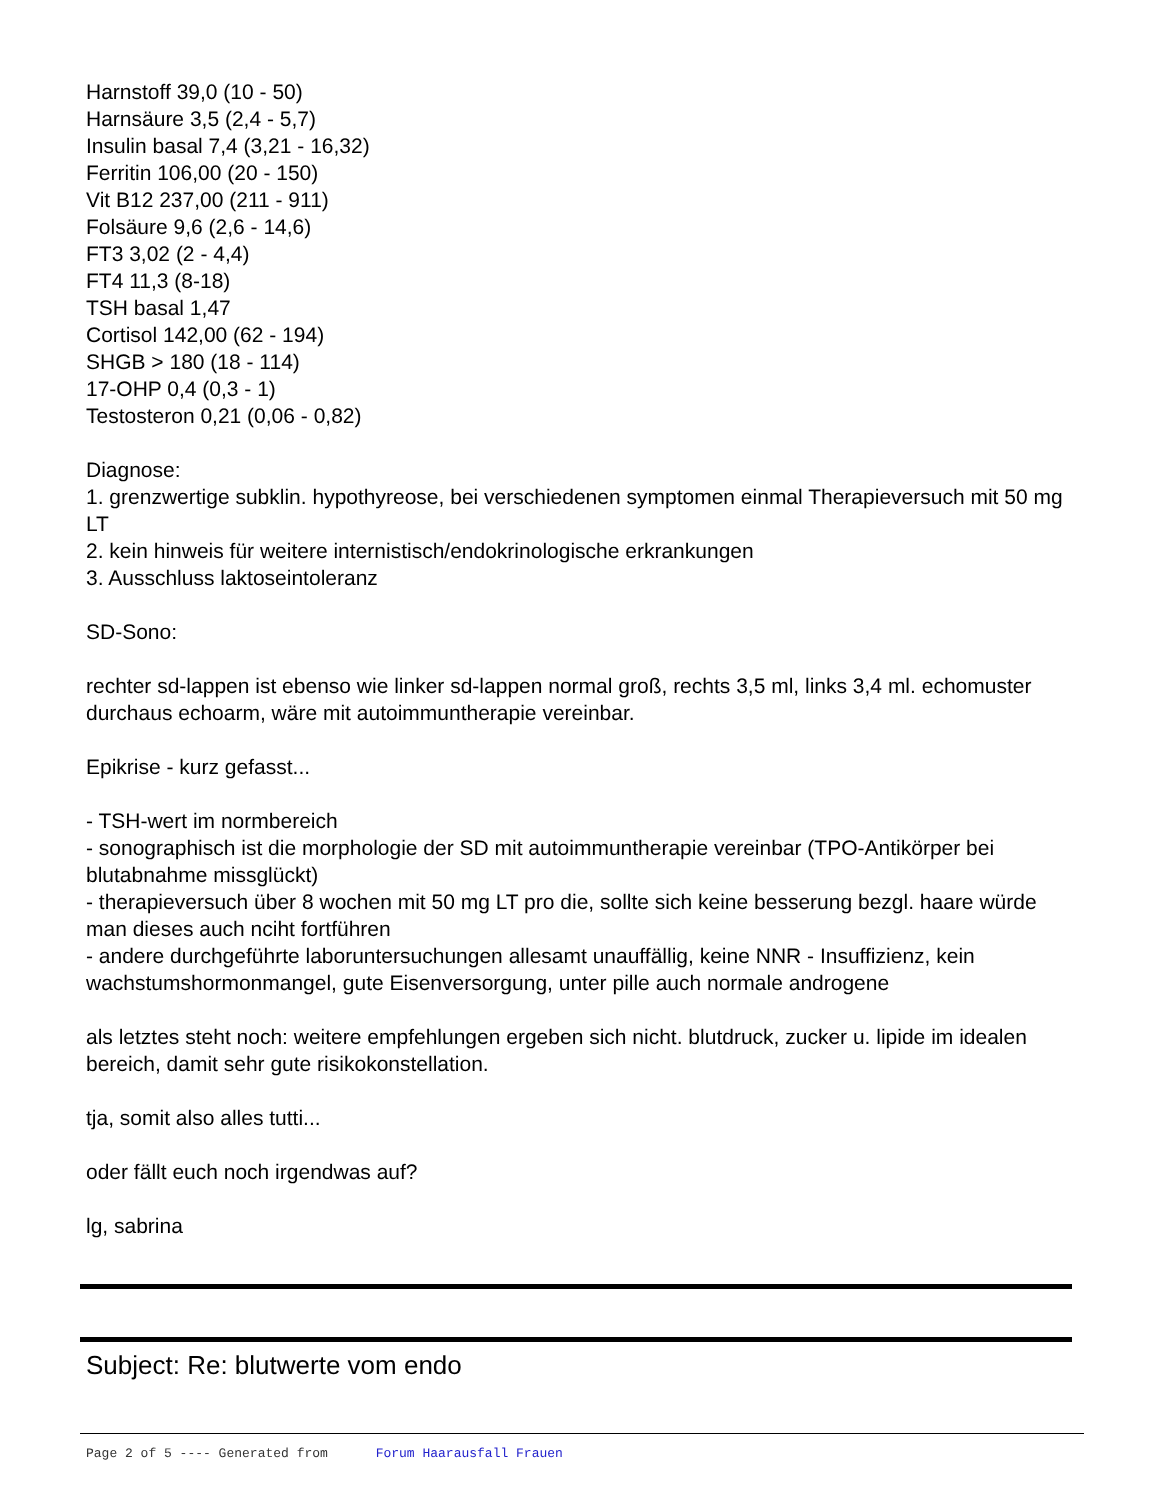Harnstoff 39,0 (10 - 50)
Harnsäure 3,5 (2,4 - 5,7)
Insulin basal 7,4 (3,21 - 16,32)
Ferritin 106,00 (20 - 150)
Vit B12 237,00 (211 - 911)
Folsäure 9,6 (2,6 - 14,6)
FT3 3,02 (2 - 4,4)
FT4 11,3 (8-18)
TSH basal 1,47
Cortisol 142,00 (62 - 194)
SHGB > 180 (18 - 114)
17-OHP 0,4 (0,3 - 1)
Testosteron 0,21 (0,06 - 0,82)
Diagnose:
1. grenzwertige subklin. hypothyreose, bei verschiedenen symptomen einmal Therapieversuch mit 50 mg LT
2. kein hinweis für weitere internistisch/endokrinologische erkrankungen
3. Ausschluss laktoseintoleranz
SD-Sono:
rechter sd-lappen ist ebenso wie linker sd-lappen normal groß, rechts 3,5 ml, links 3,4 ml. echomuster durchaus echoarm, wäre mit autoimmuntherapie vereinbar.
Epikrise - kurz gefasst...
- TSH-wert im normbereich
- sonographisch ist die morphologie der SD mit autoimmuntherapie vereinbar (TPO-Antikörper bei blutabnahme missglückt)
- therapieversuch über 8 wochen mit 50 mg LT pro die, sollte sich keine besserung bezgl. haare würde man dieses auch nciht fortführen
- andere durchgeführte laboruntersuchungen allesamt unauffällig, keine NNR - Insuffizienz, kein wachstumshormonmangel, gute Eisenversorgung, unter pille auch normale androgene
als letztes steht noch: weitere empfehlungen ergeben sich nicht. blutdruck, zucker u. lipide im idealen bereich, damit sehr gute risikokonstellation.
tja, somit also alles tutti...
oder fällt euch noch irgendwas auf?
lg, sabrina
Subject: Re: blutwerte vom endo
Page 2 of 5 ---- Generated from Forum Haarausfall Frauen